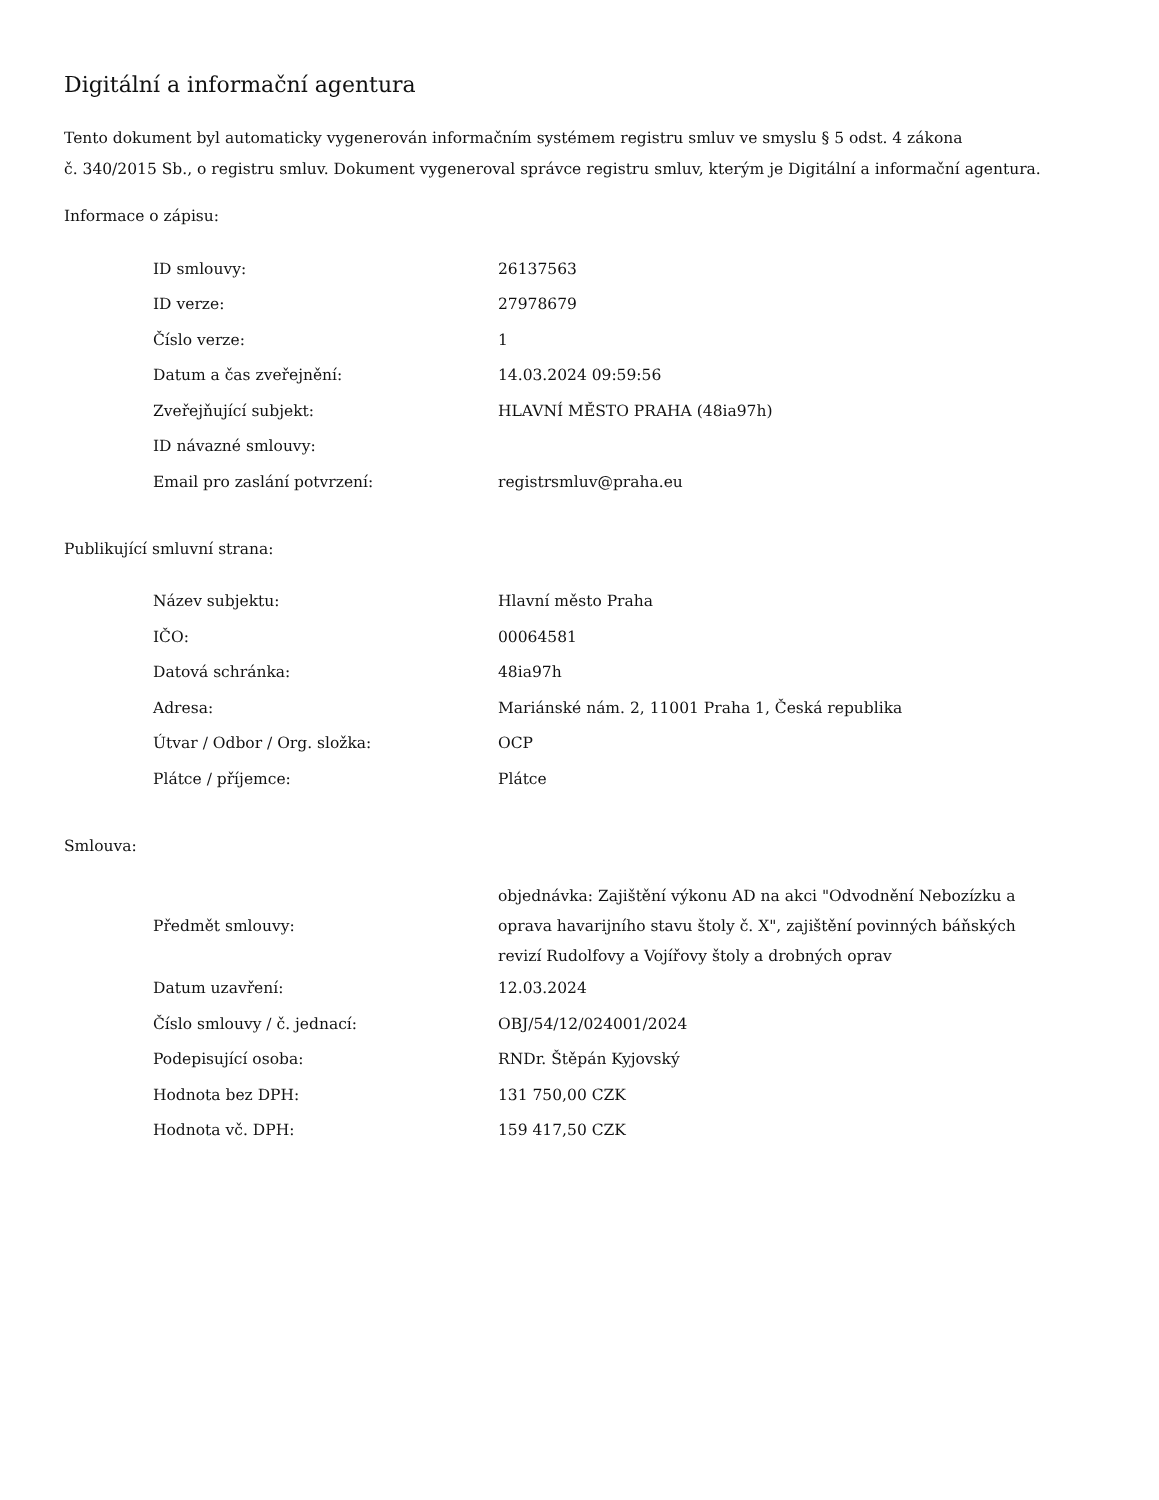Digitální a informační agentura
Tento dokument byl automaticky vygenerován informačním systémem registru smluv ve smyslu § 5 odst. 4 zákona
č. 340/2015 Sb., o registru smluv. Dokument vygeneroval správce registru smluv, kterým je Digitální a informační agentura.
Informace o zápisu:
| ID smlouvy: | 26137563 |
| ID verze: | 27978679 |
| Číslo verze: | 1 |
| Datum a čas zveřejnění: | 14.03.2024 09:59:56 |
| Zveřejňující subjekt: | HLAVNÍ MĚSTO PRAHA (48ia97h) |
| ID návazné smlouvy: | |
| Email pro zaslání potvrzení: | registrsmluv@praha.eu |
Publikující smluvní strana:
| Název subjektu: | Hlavní město Praha |
| IČO: | 00064581 |
| Datová schránka: | 48ia97h |
| Adresa: | Mariánské nám. 2, 11001 Praha 1, Česká republika |
| Útvar / Odbor / Org. složka: | OCP |
| Plátce / příjemce: | Plátce |
Smlouva:
| Předmět smlouvy: | objednávka: Zajištění výkonu AD na akci "Odvodnění Nebozízku a oprava havarijního stavu štoly č. X", zajištění povinných báňských revizí Rudolfovy a Vojířovy štoly a drobných oprav |
| Datum uzavření: | 12.03.2024 |
| Číslo smlouvy / č. jednací: | OBJ/54/12/024001/2024 |
| Podepisující osoba: | RNDr. Štěpán Kyjovský |
| Hodnota bez DPH: | 131 750,00 CZK |
| Hodnota vč. DPH: | 159 417,50 CZK |